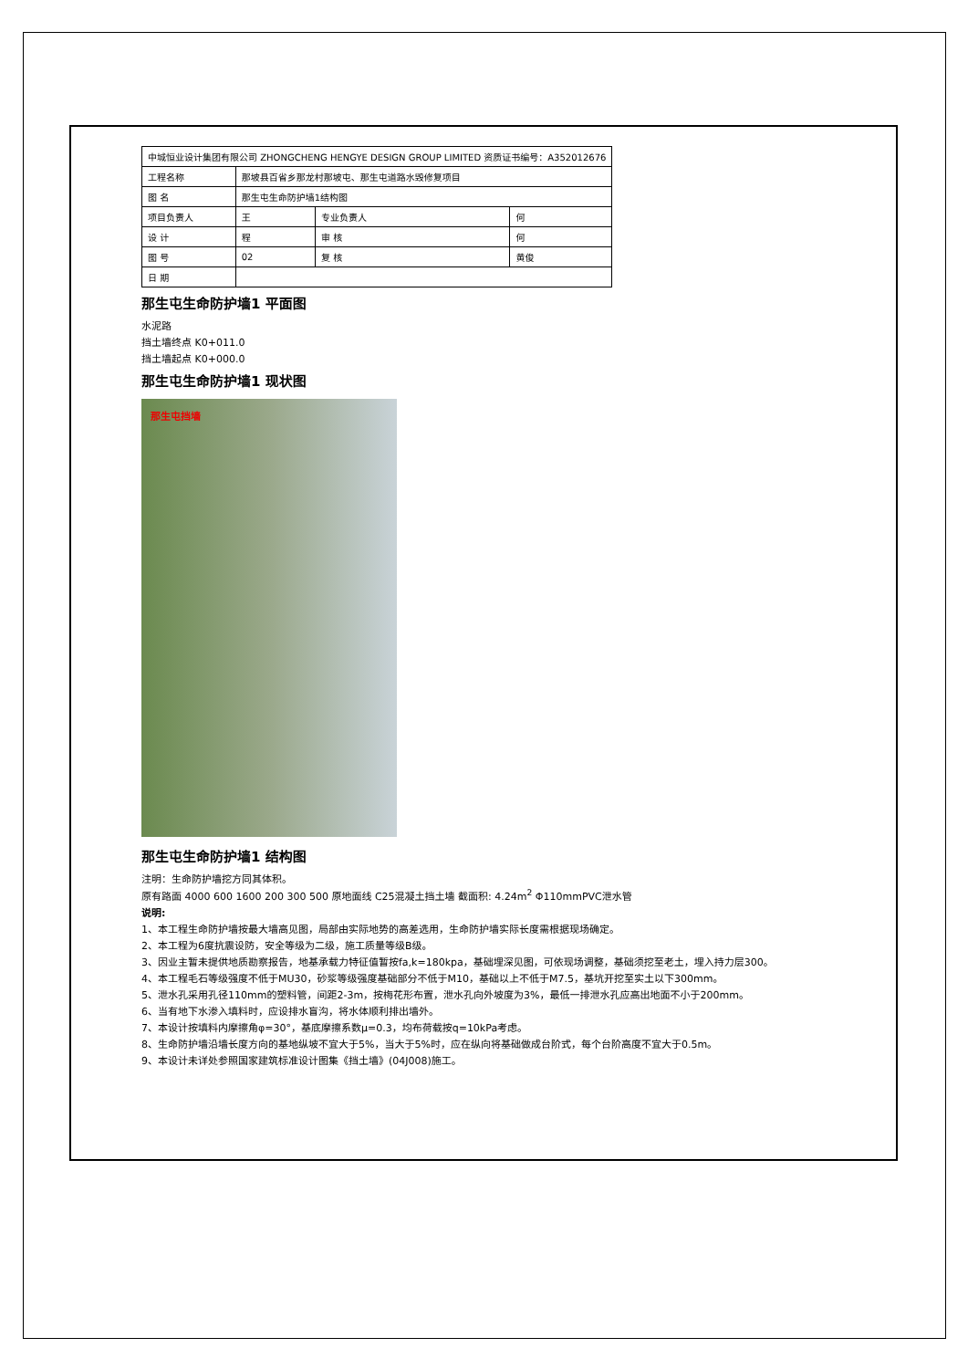| 中城恒业设计集团有限公司 ZHONGCHENG HENGYE DESIGN GROUP LIMITED 资质证书编号：A352012676 | | | |
| 工程名称 | 那坡县百省乡那龙村那坡屯、那生屯道路水毁修复项目 | | |
| 图 名 | 那生屯生命防护墙1结构图 | | |
| 项目负责人 | 王 | 专业负责人 | 何 |
| 设 计 | 程 | 审 核 | 何 |
| 图 号 | 02 | 复 核 | 黄俊 |
| 日 期 | | | |
那生屯生命防护墙1 平面图
水泥路
挡土墙终点 K0+011.0
挡土墙起点 K0+000.0
那生屯生命防护墙1 现状图
那生屯挡墙
那生屯生命防护墙1 结构图
注明：生命防护墙挖方同其体积。
原有路面 4000 600 1600 200 300 500 原地面线 C25混凝土挡土墙 截面积: 4.24m<sup>2</sup> Φ110mmPVC泄水管
说明:
1、本工程生命防护墙按最大墙高见图，局部由实际地势的高差选用，生命防护墙实际长度需根据现场确定。
2、本工程为6度抗震设防，安全等级为二级，施工质量等级B级。
3、因业主暂未提供地质勘察报告，地基承载力特征值暂按fa,k=180kpa，基础埋深见图，可依现场调整，基础须挖至老土，埋入持力层300。
4、本工程毛石等级强度不低于MU30，砂浆等级强度基础部分不低于M10，基础以上不低于M7.5，基坑开挖至实土以下300mm。
5、泄水孔采用孔径110mm的塑料管，间距2-3m，按梅花形布置，泄水孔向外坡度为3%，最低一排泄水孔应高出地面不小于200mm。
6、当有地下水渗入填料时，应设排水盲沟，将水体顺利排出墙外。
7、本设计按填料内摩擦角φ=30°，基底摩擦系数μ=0.3，均布荷载按q=10kPa考虑。
8、生命防护墙沿墙长度方向的基地纵坡不宜大于5%，当大于5%时，应在纵向将基础做成台阶式，每个台阶高度不宜大于0.5m。
9、本设计未详处参照国家建筑标准设计图集《挡土墙》(04J008)施工。